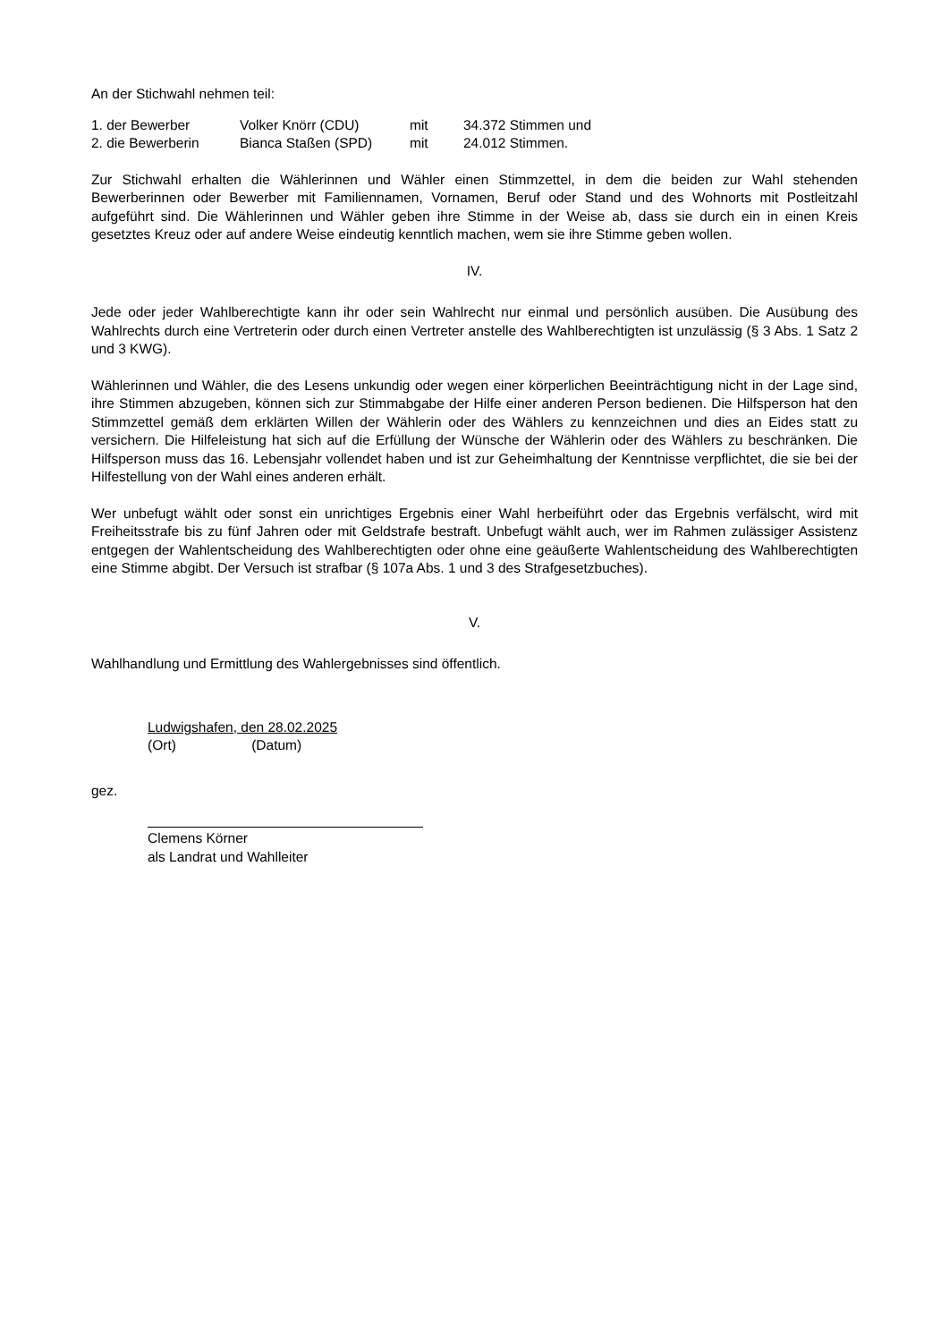An der Stichwahl nehmen teil:
| 1. der Bewerber | Volker Knörr (CDU) | mit | 34.372 Stimmen und |
| 2. die Bewerberin | Bianca Staßen (SPD) | mit | 24.012 Stimmen. |
Zur Stichwahl erhalten die Wählerinnen und Wähler einen Stimmzettel, in dem die beiden zur Wahl stehenden Bewerberinnen oder Bewerber mit Familiennamen, Vornamen, Beruf oder Stand und des Wohnorts mit Postleitzahl aufgeführt sind. Die Wählerinnen und Wähler geben ihre Stimme in der Weise ab, dass sie durch ein in einen Kreis gesetztes Kreuz oder auf andere Weise eindeutig kenntlich machen, wem sie ihre Stimme geben wollen.
IV.
Jede oder jeder Wahlberechtigte kann ihr oder sein Wahlrecht nur einmal und persönlich ausüben. Die Ausübung des Wahlrechts durch eine Vertreterin oder durch einen Vertreter anstelle des Wahlberechtigten ist unzulässig (§ 3 Abs. 1 Satz 2 und 3 KWG).
Wählerinnen und Wähler, die des Lesens unkundig oder wegen einer körperlichen Beeinträchtigung nicht in der Lage sind, ihre Stimmen abzugeben, können sich zur Stimmabgabe der Hilfe einer anderen Person bedienen. Die Hilfsperson hat den Stimmzettel gemäß dem erklärten Willen der Wählerin oder des Wählers zu kennzeichnen und dies an Eides statt zu versichern. Die Hilfeleistung hat sich auf die Erfüllung der Wünsche der Wählerin oder des Wählers zu beschränken. Die Hilfsperson muss das 16. Lebensjahr vollendet haben und ist zur Geheimhaltung der Kenntnisse verpflichtet, die sie bei der Hilfestellung von der Wahl eines anderen erhält.
Wer unbefugt wählt oder sonst ein unrichtiges Ergebnis einer Wahl herbeiführt oder das Ergebnis verfälscht, wird mit Freiheitsstrafe bis zu fünf Jahren oder mit Geldstrafe bestraft. Unbefugt wählt auch, wer im Rahmen zulässiger Assistenz entgegen der Wahlentscheidung des Wahlberechtigten oder ohne eine geäußerte Wahlentscheidung des Wahlberechtigten eine Stimme abgibt. Der Versuch ist strafbar (§ 107a Abs. 1 und 3 des Strafgesetzbuches).
V.
Wahlhandlung und Ermittlung des Wahlergebnisses sind öffentlich.
Ludwigshafen, den 28.02.2025
(Ort) (Datum)
gez.
Clemens Körner
als Landrat und Wahlleiter